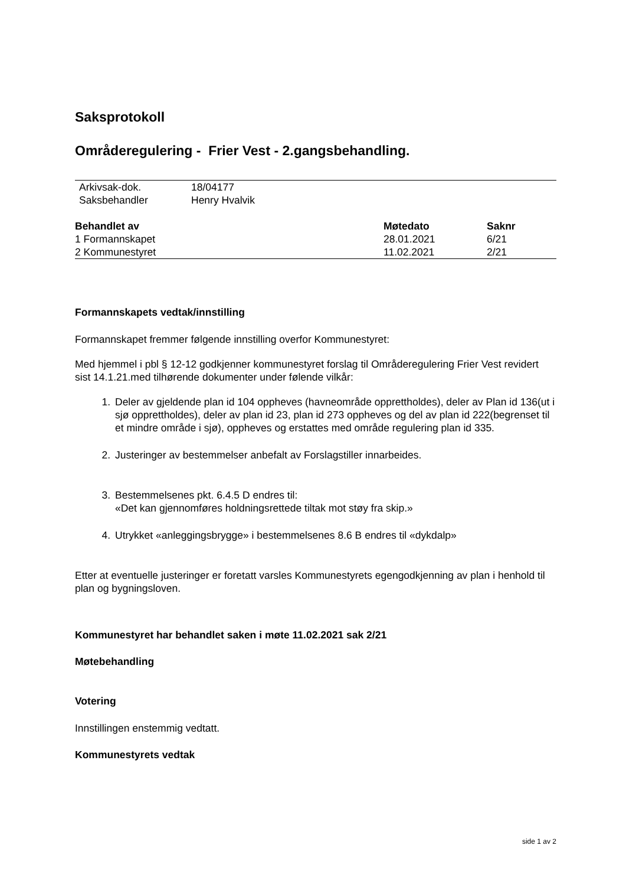Saksprotokoll
Områderegulering - Frier Vest - 2.gangsbehandling.
| Arkivsak-dok. | 18/04177 |
| Saksbehandler | Henry Hvalvik |
| Behandlet av | Møtedato | Saknr |
| --- | --- | --- |
| 1 Formannskapet | 28.01.2021 | 6/21 |
| 2 Kommunestyret | 11.02.2021 | 2/21 |
Formannskapets vedtak/innstilling
Formannskapet fremmer følgende innstilling overfor Kommunestyret:
Med hjemmel i pbl § 12-12 godkjenner kommunestyret forslag til Områderegulering Frier Vest revidert sist 14.1.21.med tilhørende dokumenter under følende vilkår:
1. Deler av gjeldende plan id 104 oppheves (havneområde opprettholdes), deler av Plan id 136(ut i sjø opprettholdes), deler av plan id 23, plan id 273 oppheves og del av plan id 222(begrenset til et mindre område i sjø), oppheves og erstattes med område regulering plan id 335.
2. Justeringer av bestemmelser anbefalt av Forslagstiller innarbeides.
3. Bestemmelsenes pkt. 6.4.5 D endres til:
«Det kan gjennomføres holdningsrettede tiltak mot støy fra skip.»
4. Utrykket «anleggingsbrygge» i bestemmelsenes 8.6 B endres til «dykdalp»
Etter at eventuelle justeringer er foretatt varsles Kommunestyrets egengodkjenning av plan i henhold til plan og bygningsloven.
Kommunestyret har behandlet saken i møte 11.02.2021 sak 2/21
Møtebehandling
Votering
Innstillingen enstemmig vedtatt.
Kommunestyrets vedtak
side 1 av 2